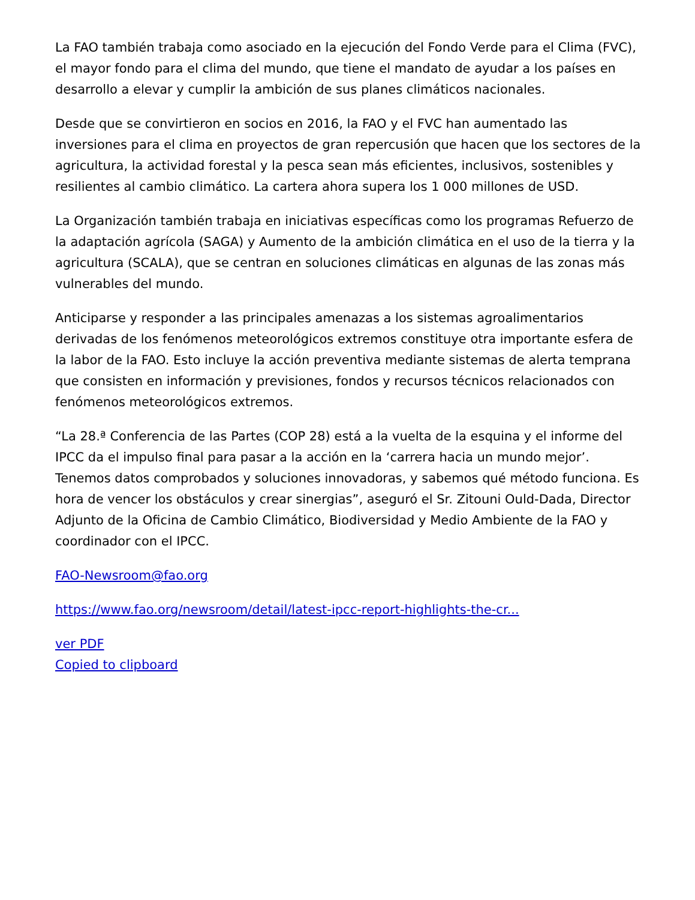La FAO también trabaja como asociado en la ejecución del Fondo Verde para el Clima (FVC), el mayor fondo para el clima del mundo, que tiene el mandato de ayudar a los países en desarrollo a elevar y cumplir la ambición de sus planes climáticos nacionales.
Desde que se convirtieron en socios en 2016, la FAO y el FVC han aumentado las inversiones para el clima en proyectos de gran repercusión que hacen que los sectores de la agricultura, la actividad forestal y la pesca sean más eficientes, inclusivos, sostenibles y resilientes al cambio climático. La cartera ahora supera los 1 000 millones de USD.
La Organización también trabaja en iniciativas específicas como los programas Refuerzo de la adaptación agrícola (SAGA) y Aumento de la ambición climática en el uso de la tierra y la agricultura (SCALA), que se centran en soluciones climáticas en algunas de las zonas más vulnerables del mundo.
Anticiparse y responder a las principales amenazas a los sistemas agroalimentarios derivadas de los fenómenos meteorológicos extremos constituye otra importante esfera de la labor de la FAO. Esto incluye la acción preventiva mediante sistemas de alerta temprana que consisten en información y previsiones, fondos y recursos técnicos relacionados con fenómenos meteorológicos extremos.
“La 28.ª Conferencia de las Partes (COP 28) está a la vuelta de la esquina y el informe del IPCC da el impulso final para pasar a la acción en la ‘carrera hacia un mundo mejor’. Tenemos datos comprobados y soluciones innovadoras, y sabemos qué método funciona. Es hora de vencer los obstáculos y crear sinergias”, aseguró el Sr. Zitouni Ould-Dada, Director Adjunto de la Oficina de Cambio Climático, Biodiversidad y Medio Ambiente de la FAO y coordinador con el IPCC.
FAO-Newsroom@fao.org
https://www.fao.org/newsroom/detail/latest-ipcc-report-highlights-the-cr...
ver PDF
Copied to clipboard